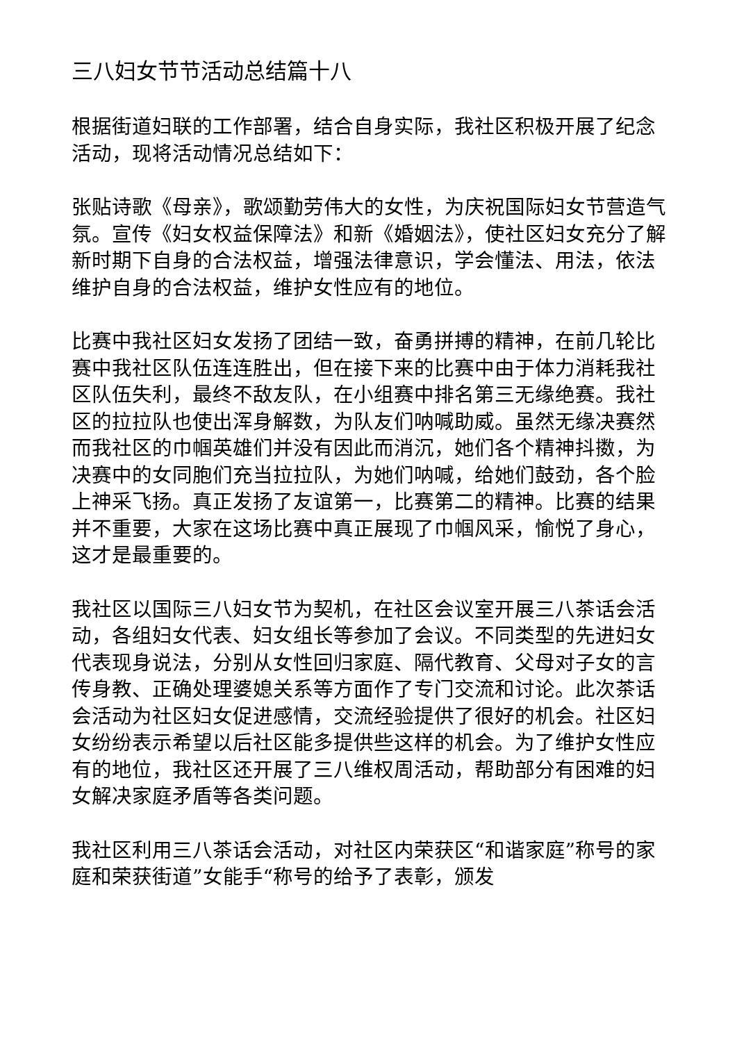三八妇女节节活动总结篇十八
根据街道妇联的工作部署，结合自身实际，我社区积极开展了纪念活动，现将活动情况总结如下：
张贴诗歌《母亲》，歌颂勤劳伟大的女性，为庆祝国际妇女节营造气氛。宣传《妇女权益保障法》和新《婚姻法》，使社区妇女充分了解新时期下自身的合法权益，增强法律意识，学会懂法、用法，依法维护自身的合法权益，维护女性应有的地位。
比赛中我社区妇女发扬了团结一致，奋勇拼搏的精神，在前几轮比赛中我社区队伍连连胜出，但在接下来的比赛中由于体力消耗我社区队伍失利，最终不敌友队，在小组赛中排名第三无缘绝赛。我社区的拉拉队也使出浑身解数，为队友们呐喊助威。虽然无缘决赛然而我社区的巾帼英雄们并没有因此而消沉，她们各个精神抖擞，为决赛中的女同胞们充当拉拉队，为她们呐喊，给她们鼓劲，各个脸上神采飞扬。真正发扬了友谊第一，比赛第二的精神。比赛的结果并不重要，大家在这场比赛中真正展现了巾帼风采，愉悦了身心，这才是最重要的。
我社区以国际三八妇女节为契机，在社区会议室开展三八茶话会活动，各组妇女代表、妇女组长等参加了会议。不同类型的先进妇女代表现身说法，分别从女性回归家庭、隔代教育、父母对子女的言传身教、正确处理婆媳关系等方面作了专门交流和讨论。此次茶话会活动为社区妇女促进感情，交流经验提供了很好的机会。社区妇女纷纷表示希望以后社区能多提供些这样的机会。为了维护女性应有的地位，我社区还开展了三八维权周活动，帮助部分有困难的妇女解决家庭矛盾等各类问题。
我社区利用三八茶话会活动，对社区内荣获区“和谐家庭”称号的家庭和荣获街道”女能手“称号的给予了表彰，颁发